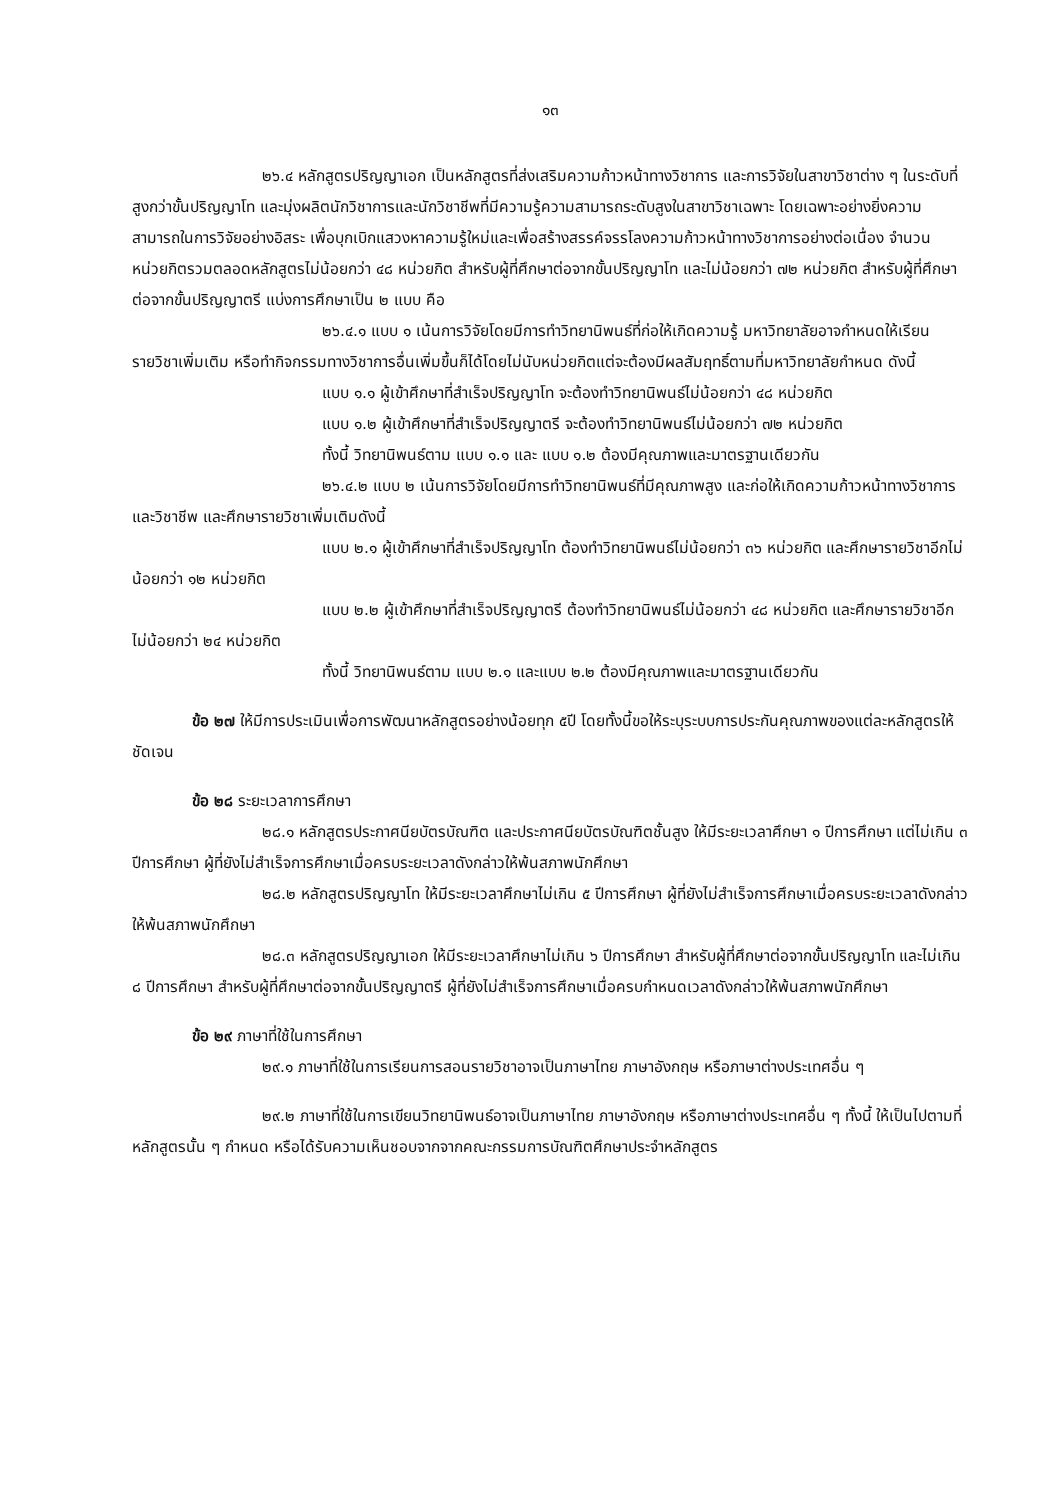๑๓
๒๖.๔ หลักสูตรปริญญาเอก เป็นหลักสูตรที่ส่งเสริมความก้าวหน้าทางวิชาการ และการวิจัยในสาขาวิชาต่าง ๆ ในระดับที่สูงกว่าขั้นปริญญาโท และมุ่งผลิตนักวิชาการและนักวิชาชีพที่มีความรู้ความสามารถระดับสูงในสาขาวิชาเฉพาะ โดยเฉพาะอย่างยิ่งความสามารถในการวิจัยอย่างอิสระ เพื่อบุกเบิกแสวงหาความรู้ใหม่และเพื่อสร้างสรรค์จรรโลงความก้าวหน้าทางวิชาการอย่างต่อเนื่อง จำนวนหน่วยกิตรวมตลอดหลักสูตรไม่น้อยกว่า ๔๘ หน่วยกิต สำหรับผู้ที่ศึกษาต่อจากขั้นปริญญาโท และไม่น้อยกว่า ๗๒ หน่วยกิต สำหรับผู้ที่ศึกษาต่อจากขั้นปริญญาตรี แบ่งการศึกษาเป็น ๒ แบบ คือ
๒๖.๔.๑ แบบ ๑ เน้นการวิจัยโดยมีการทำวิทยานิพนธ์ที่ก่อให้เกิดความรู้ มหาวิทยาลัยอาจกำหนดให้เรียนรายวิชาเพิ่มเติม หรือทำกิจกรรมทางวิชาการอื่นเพิ่มขึ้นก็ได้โดยไม่นับหน่วยกิตแต่จะต้องมีผลสัมฤทธิ์ตามที่มหาวิทยาลัยกำหนด ดังนี้
แบบ ๑.๑ ผู้เข้าศึกษาที่สำเร็จปริญญาโท จะต้องทำวิทยานิพนธ์ไม่น้อยกว่า ๔๘ หน่วยกิต
แบบ ๑.๒ ผู้เข้าศึกษาที่สำเร็จปริญญาตรี จะต้องทำวิทยานิพนธ์ไม่น้อยกว่า ๗๒ หน่วยกิต
ทั้งนี้ วิทยานิพนธ์ตาม แบบ ๑.๑ และ แบบ ๑.๒ ต้องมีคุณภาพและมาตรฐานเดียวกัน
๒๖.๔.๒ แบบ ๒ เน้นการวิจัยโดยมีการทำวิทยานิพนธ์ที่มีคุณภาพสูง และก่อให้เกิดความก้าวหน้าทางวิชาการและวิชาชีพ และศึกษารายวิชาเพิ่มเติมดังนี้
แบบ ๒.๑ ผู้เข้าศึกษาที่สำเร็จปริญญาโท ต้องทำวิทยานิพนธ์ไม่น้อยกว่า ๓๖ หน่วยกิต และศึกษารายวิชาอีกไม่น้อยกว่า ๑๒ หน่วยกิต
แบบ ๒.๒ ผู้เข้าศึกษาที่สำเร็จปริญญาตรี ต้องทำวิทยานิพนธ์ไม่น้อยกว่า ๔๘ หน่วยกิต และศึกษารายวิชาอีกไม่น้อยกว่า ๒๔ หน่วยกิต
ทั้งนี้ วิทยานิพนธ์ตาม แบบ ๒.๑ และแบบ ๒.๒ ต้องมีคุณภาพและมาตรฐานเดียวกัน
ข้อ ๒๗ ให้มีการประเมินเพื่อการพัฒนาหลักสูตรอย่างน้อยทุก ๕ปี โดยทั้งนี้ขอให้ระบุระบบการประกันคุณภาพของแต่ละหลักสูตรให้ชัดเจน
ข้อ ๒๘ ระยะเวลาการศึกษา
๒๘.๑ หลักสูตรประกาศนียบัตรบัณฑิต และประกาศนียบัตรบัณฑิตชั้นสูง ให้มีระยะเวลาศึกษา ๑ ปีการศึกษา แต่ไม่เกิน ๓ ปีการศึกษา ผู้ที่ยังไม่สำเร็จการศึกษาเมื่อครบระยะเวลาดังกล่าวให้พ้นสภาพนักศึกษา
๒๘.๒ หลักสูตรปริญญาโท ให้มีระยะเวลาศึกษาไม่เกิน ๕ ปีการศึกษา ผู้ที่ยังไม่สำเร็จการศึกษาเมื่อครบระยะเวลาดังกล่าวให้พ้นสภาพนักศึกษา
๒๘.๓ หลักสูตรปริญญาเอก ให้มีระยะเวลาศึกษาไม่เกิน ๖ ปีการศึกษา สำหรับผู้ที่ศึกษาต่อจากขั้นปริญญาโท และไม่เกิน ๘ ปีการศึกษา สำหรับผู้ที่ศึกษาต่อจากขั้นปริญญาตรี ผู้ที่ยังไม่สำเร็จการศึกษาเมื่อครบกำหนดเวลาดังกล่าวให้พ้นสภาพนักศึกษา
ข้อ ๒๙ ภาษาที่ใช้ในการศึกษา
๒๙.๑ ภาษาที่ใช้ในการเรียนการสอนรายวิชาอาจเป็นภาษาไทย ภาษาอังกฤษ หรือภาษาต่างประเทศอื่น ๆ
๒๙.๒ ภาษาที่ใช้ในการเขียนวิทยานิพนธ์อาจเป็นภาษาไทย ภาษาอังกฤษ หรือภาษาต่างประเทศอื่น ๆ ทั้งนี้ ให้เป็นไปตามที่หลักสูตรนั้น ๆ กำหนด หรือได้รับความเห็นชอบจากจากคณะกรรมการบัณฑิตศึกษาประจำหลักสูตร